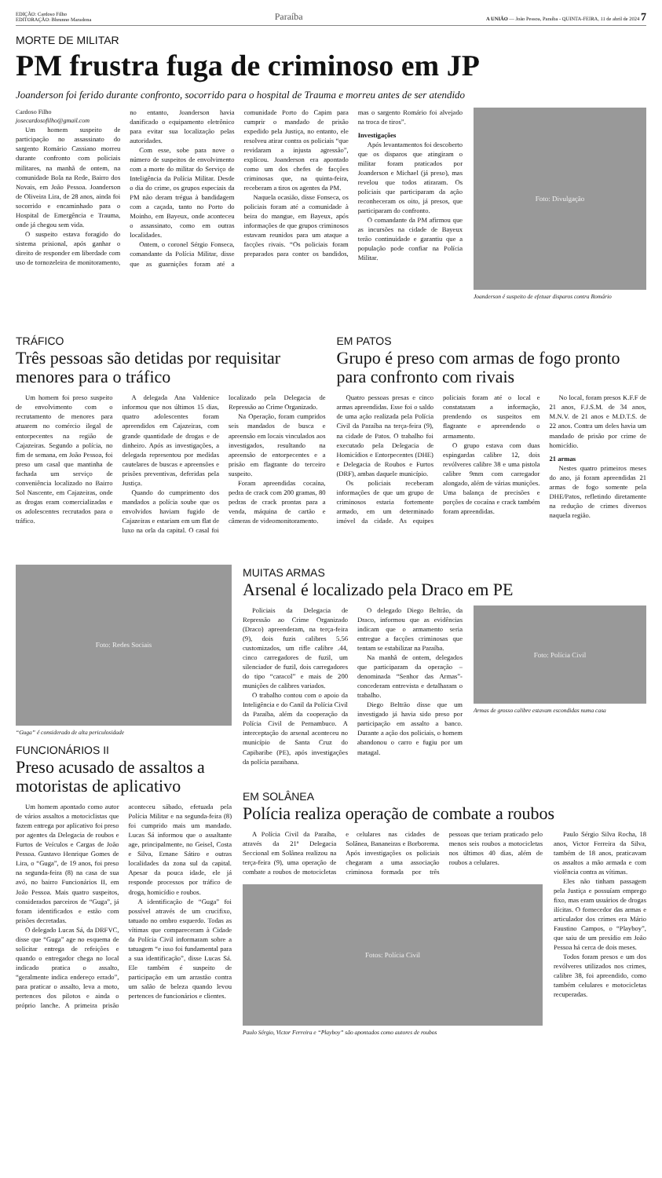EDIÇÃO: Cardoso Filho
EDITORAÇÃO: Bhrunno Maradona
Paraíba
A UNIÃO — João Pessoa, Paraíba - QUINTA-FEIRA, 11 de abril de 2024 7
MORTE DE MILITAR
PM frustra fuga de criminoso em JP
Joanderson foi ferido durante confronto, socorrido para o hospital de Trauma e morreu antes de ser atendido
Cardoso Filho
josecardosofilho@gmail.com
Um homem suspeito de participação no assassinato do sargento Romário Cassiano morreu durante confronto com policiais militares, na manhã de ontem, na comunidade Bola na Rede, Bairro dos Novais, em João Pessoa. Joanderson de Oliveira Lira, de 28 anos, ainda foi socorrido e encaminhado para o Hospital de Emergência e Trauma, onde já chegou sem vida.
O suspeito estava foragido do sistema prisional, após ganhar o direito de responder em liberdade com uso de tornozeleira de monitoramento, no entanto, Joanderson havia danificado o equipamento eletrônico para evitar sua localização pelas autoridades.
Com esse, sobe para nove o número de suspeitos de envolvimento com a morte do militar do Serviço de Inteligência da Polícia Militar. Desde o dia do crime, os grupos especiais da PM não deram trégua à bandidagem com a caçada, tanto no Porto do Moinho, em Bayeux, onde aconteceu o assassinato, como em outras localidades.
Ontem, o coronel Sérgio Fonseca, comandante da Polícia Militar, disse que as guarnições foram até a comunidade Porto do Capim para cumprir o mandado de prisão expedido pela Justiça, no entanto, ele resolveu atirar contra os policiais “que revidaram a injusta agressão”, explicou. Joanderson era apontado como um dos chefes de facções criminosas que, na quinta-feira, receberam a tiros os agentes da PM.
Naquela ocasião, disse Fonseca, os policiais foram até a comunidade à beira do mangue, em Bayeux, após informações de que grupos criminosos estavam reunidos para um ataque a facções rivais. “Os policiais foram preparados para conter os bandidos, mas o sargento Romário foi alvejado na troca de tiros”.
Investigações
Após levantamentos foi descoberto que os disparos que atingiram o militar foram praticados por Joanderson e Michael (já preso), mas revelou que todos atiraram. Os policiais que participaram da ação reconheceram os oito, já presos, que participaram do confronto.
O comandante da PM afirmou que as incursões na cidade de Bayeux terão continuidade e garantiu que a população pode confiar na Polícia Militar.
Foto: Divulgação
Joanderson é suspeito de efetuar disparos contra Romário
TRÁFICO
Três pessoas são detidas por requisitar menores para o tráfico
Um homem foi preso suspeito de envolvimento com o recrutamento de menores para atuarem no comércio ilegal de entorpecentes na região de Cajazeiras. Segundo a polícia, no fim de semana, em João Pessoa, foi preso um casal que mantinha de fachada um serviço de conveniência localizado no Bairro Sol Nascente, em Cajazeiras, onde as drogas eram comercializadas e os adolescentes recrutados para o tráfico.
A delegada Ana Valdenice informou que nos últimos 15 dias, quatro adolescentes foram apreendidos em Cajazeiras, com grande quantidade de drogas e de dinheiro. Após as investigações, a delegada representou por medidas cautelares de buscas e apreensões e prisões preventivas, deferidas pela Justiça.
Quando do cumprimento dos mandados a polícia soube que os envolvidos haviam fugido de Cajazeiras e estariam em um flat de luxo na orla da capital. O casal foi localizado pela Delegacia de Repressão ao Crime Organizado.
Na Operação, foram cumpridos seis mandados de busca e apreensão em locais vinculados aos investigados, resultando na apreensão de entorpecentes e a prisão em flagrante do terceiro suspeito.
Foram apreendidas cocaína, pedra de crack com 200 gramas, 80 pedras de crack prontas para a venda, máquina de cartão e câmeras de videomonitoramento.
EM PATOS
Grupo é preso com armas de fogo pronto para confronto com rivais
Quatro pessoas presas e cinco armas apreendidas. Esse foi o saldo de uma ação realizada pela Polícia Civil da Paraíba na terça-feira (9), na cidade de Patos. O trabalho foi executado pela Delegacia de Homicídios e Entorpecentes (DHE) e Delegacia de Roubos e Furtos (DRF), ambas daquele município.
Os policiais receberam informações de que um grupo de criminosos estaria fortemente armado, em um determinado imóvel da cidade. As equipes policiais foram até o local e constataram a informação, prendendo os suspeitos em flagrante e apreendendo o armamento.
O grupo estava com duas espingardas calibre 12, dois revólveres calibre 38 e uma pistola calibre 9mm com carregador alongado, além de várias munições. Uma balança de precisões e porções de cocaína e crack também foram apreendidas.
No local, foram presos K.F.F de 21 anos, F.J.S.M. de 34 anos, M.N.V. de 21 anos e M.D.T.S. de 22 anos. Contra um deles havia um mandado de prisão por crime de homicídio.
21 armas
Nestes quatro primeiros meses do ano, já foram apreendidas 21 armas de fogo somente pela DHE/Patos, refletindo diretamente na redução de crimes diversos naquela região.
Foto: Redes Sociais
“Guga” é considerado de alta periculosidade
FUNCIONÁRIOS II
Preso acusado de assaltos a motoristas de aplicativo
Um homem apontado como autor de vários assaltos a motociclistas que fazem entrega por aplicativo foi preso por agentes da Delegacia de roubos e Furtos de Veículos e Cargas de João Pessoa. Gustavo Henrique Gomes de Lira, o “Guga”, de 19 anos, foi preso na segunda-feira (8) na casa de sua avó, no bairro Funcionários II, em João Pessoa. Mais quatro suspeitos, considerados parceiros de “Guga”, já foram identificados e estão com prisões decretadas.
O delegado Lucas Sá, da DRFVC, disse que “Guga” age no esquema de solicitar entrega de refeições e quando o entregador chega no local indicado pratica o assalto, “geralmente indica endereço errado”, para praticar o assalto, leva a moto, pertences dos pilotos e ainda o próprio lanche. A primeira prisão aconteceu sábado, efetuada pela Polícia Militar e na segunda-feira (8) foi cumprido mais um mandado. Lucas Sá informou que o assaltante age, principalmente, no Geisel, Costa e Silva, Ernane Sátiro e outras localidades da zona sul da capital. Apesar da pouca idade, ele já responde processos por tráfico de droga, homicídio e roubos.
A identificação de “Guga” foi possível através de um crucifixo, tatuado no ombro esquerdo. Todas as vítimas que compareceram à Cidade da Polícia Civil informaram sobre a tatuagem “e isso foi fundamental para a sua identificação”, disse Lucas Sá. Ele também é suspeito de participação em um arrastão contra um salão de beleza quando levou pertences de funcionários e clientes.
MUITAS ARMAS
Arsenal é localizado pela Draco em PE
Policiais da Delegacia de Repressão ao Crime Organizado (Draco) apreenderam, na terça-feira (9), dois fuzis calibres 5.56 customizados, um rifle calibre .44, cinco carregadores de fuzil, um silenciador de fuzil, dois carregadores do tipo “caracol” e mais de 200 munições de calibres variados.
O trabalho contou com o apoio da Inteligência e do Canil da Polícia Civil da Paraíba, além da cooperação da Polícia Civil de Pernambuco. A interceptação do arsenal aconteceu no município de Santa Cruz do Capibaribe (PE), após investigações da polícia paraibana.
O delegado Diego Beltrão, da Draco, informou que as evidências indicam que o armamento seria entregue a facções criminosas que tentam se estabilizar na Paraíba.
Na manhã de ontem, delegados que participaram da operação – denominada “Senhor das Armas”- concederam entrevista e detalharam o trabalho.
Diego Beltrão disse que um investigado já havia sido preso por participação em assalto a banco. Durante a ação dos policiais, o homem abandonou o carro e fugiu por um matagal.
Foto: Polícia Civil
Armas de grosso calibre estavam escondidas numa casa
EM SOLÂNEA
Polícia realiza operação de combate a roubos
A Polícia Civil da Paraíba, através da 21ª Delegacia Seccional em Solânea realizou na terça-feira (9), uma operação de combate a roubos de motocicletas e celulares nas cidades de Solânea, Bananeiras e Borborema. Após investigações os policiais chegaram a uma associação criminosa formada por três pessoas que teriam praticado pelo menos seis roubos a motocicletas nos últimos 40 dias, além de roubos a celulares.
Fotos: Polícia Civil
Paulo Sérgio, Victor Ferreira e “Playboy” são apontados como autores de roubos
Paulo Sérgio Silva Rocha, 18 anos, Victor Ferreira da Silva, também de 18 anos, praticavam os assaltos a mão armada e com violência contra as vítimas.
Eles não tinham passagem pela Justiça e possuíam emprego fixo, mas eram usuários de drogas ilícitas. O fornecedor das armas e articulador dos crimes era Mário Faustino Campos, o “Playboy”, que saiu de um presídio em João Pessoa há cerca de dois meses.
Todos foram presos e um dos revólveres utilizados nos crimes, calibre 38, foi apreendido, como também celulares e motocicletas recuperadas.